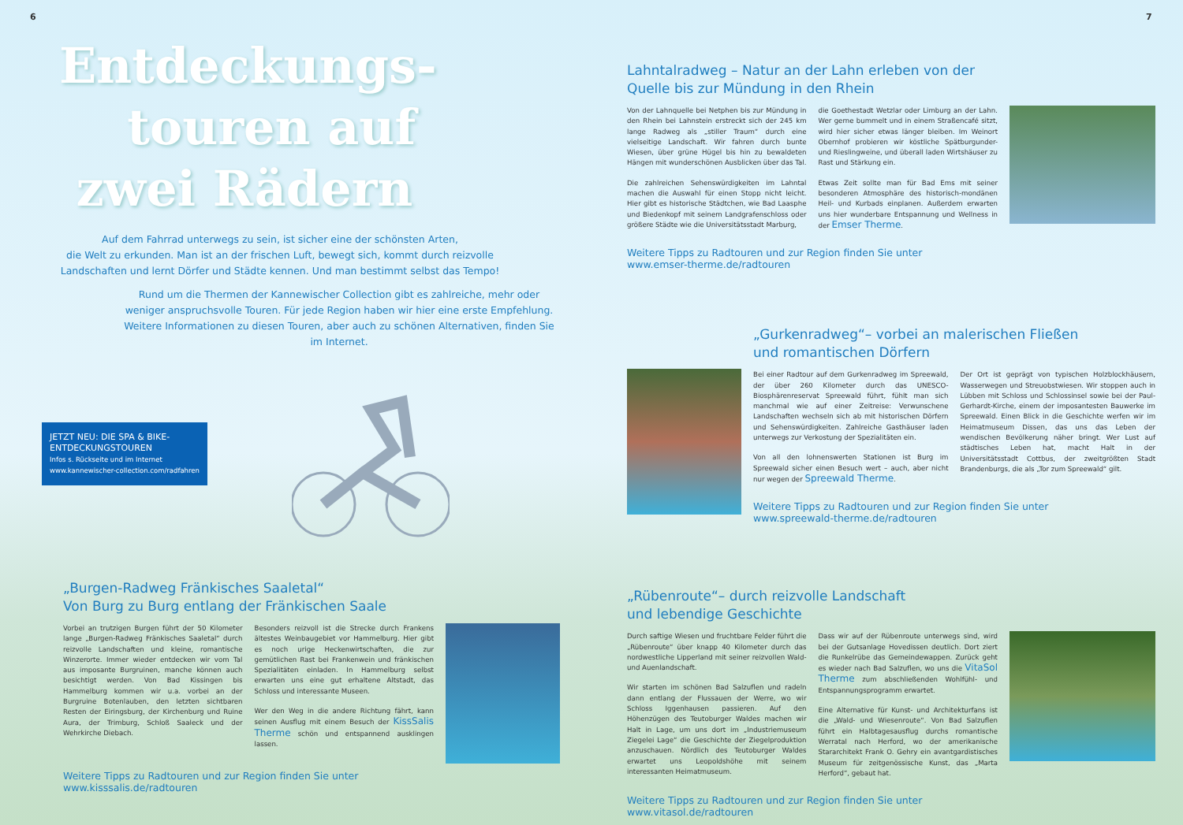6 7
Entdeckungs-
touren auf
zwei Rädern
Auf dem Fahrrad unterwegs zu sein, ist sicher eine der schönsten Arten,
die Welt zu erkunden. Man ist an der frischen Luft, bewegt sich, kommt durch reizvolle
Landschaften und lernt Dörfer und Städte kennen. Und man bestimmt selbst das Tempo!
Rund um die Thermen der Kannewischer Collection gibt es zahlreiche, mehr oder weniger anspruchsvolle Touren. Für jede Region haben wir hier eine erste Empfehlung. Weitere Informationen zu diesen Touren, aber auch zu schönen Alternativen, finden Sie im Internet.
JETZT NEU: DIE SPA & BIKE-
ENTDECKUNGSTOUREN
Infos s. Rückseite und im Internet
www.kannewischer-collection.com/radfahren
„Burgen-Radweg Fränkisches Saaletal“
Von Burg zu Burg entlang der Fränkischen Saale
Vorbei an trutzigen Burgen führt der 50 Kilometer lange „Burgen-Radweg Fränkisches Saaletal“ durch reizvolle Landschaften und kleine, romantische Winzerorte. Immer wieder entdecken wir vom Tal aus imposante Burgruinen, manche können auch besichtigt werden. Von Bad Kissingen bis Hammelburg kommen wir u.a. vorbei an der Burgruine Botenlauben, den letzten sichtbaren Resten der Eiringsburg, der Kirchenburg und Ruine Aura, der Trimburg, Schloß Saaleck und der Wehrkirche Diebach.
Besonders reizvoll ist die Strecke durch Frankens ältestes Weinbaugebiet vor Hammelburg. Hier gibt es noch urige Heckenwirtschaften, die zur gemütlichen Rast bei Frankenwein und fränkischen Spezialitäten einladen. In Hammelburg selbst erwarten uns eine gut erhaltene Altstadt, das Schloss und interessante Museen.
Wer den Weg in die andere Richtung fährt, kann seinen Ausflug mit einem Besuch der KissSalis Therme schön und entspannend ausklingen lassen.
Weitere Tipps zu Radtouren und zur Region finden Sie unter
www.kisssalis.de/radtouren
Lahntalradweg – Natur an der Lahn erleben von der
Quelle bis zur Mündung in den Rhein
Von der Lahnquelle bei Netphen bis zur Mündung in den Rhein bei Lahnstein erstreckt sich der 245 km lange Radweg als „stiller Traum“ durch eine vielseitige Landschaft. Wir fahren durch bunte Wiesen, über grüne Hügel bis hin zu bewaldeten Hängen mit wunderschönen Ausblicken über das Tal.
Die zahlreichen Sehenswürdigkeiten im Lahntal machen die Auswahl für einen Stopp nicht leicht. Hier gibt es historische Städtchen, wie Bad Laasphe und Biedenkopf mit seinem Landgrafenschloss oder größere Städte wie die Universitätsstadt Marburg,
die Goethestadt Wetzlar oder Limburg an der Lahn. Wer gerne bummelt und in einem Straßencafé sitzt, wird hier sicher etwas länger bleiben. Im Weinort Obernhof probieren wir köstliche Spätburgunder- und Rieslingweine, und überall laden Wirtshäuser zu Rast und Stärkung ein.
Etwas Zeit sollte man für Bad Ems mit seiner besonderen Atmosphäre des historisch-mondänen Heil- und Kurbads einplanen. Außerdem erwarten uns hier wunderbare Entspannung und Wellness in der Emser Therme.
Weitere Tipps zu Radtouren und zur Region finden Sie unter
www.emser-therme.de/radtouren
„Gurkenradweg“– vorbei an malerischen Fließen
und romantischen Dörfern
Bei einer Radtour auf dem Gurkenradweg im Spreewald, der über 260 Kilometer durch das UNESCO-Biosphärenreservat Spreewald führt, fühlt man sich manchmal wie auf einer Zeitreise: Verwunschene Landschaften wechseln sich ab mit historischen Dörfern und Sehenswürdigkeiten. Zahlreiche Gasthäuser laden unterwegs zur Verkostung der Spezialitäten ein.
Von all den lohnenswerten Stationen ist Burg im Spreewald sicher einen Besuch wert – auch, aber nicht nur wegen der Spreewald Therme.
Der Ort ist geprägt von typischen Holzblockhäusern, Wasserwegen und Streuobstwiesen. Wir stoppen auch in Lübben mit Schloss und Schlossinsel sowie bei der Paul-Gerhardt-Kirche, einem der imposantesten Bauwerke im Spreewald. Einen Blick in die Geschichte werfen wir im Heimatmuseum Dissen, das uns das Leben der wendischen Bevölkerung näher bringt. Wer Lust auf städtisches Leben hat, macht Halt in der Universitätsstadt Cottbus, der zweitgrößten Stadt Brandenburgs, die als „Tor zum Spreewald“ gilt.
Weitere Tipps zu Radtouren und zur Region finden Sie unter
www.spreewald-therme.de/radtouren
„Rübenroute“– durch reizvolle Landschaft
und lebendige Geschichte
Durch saftige Wiesen und fruchtbare Felder führt die „Rübenroute“ über knapp 40 Kilometer durch das nordwestliche Lipperland mit seiner reizvollen Wald- und Auenlandschaft.
Wir starten im schönen Bad Salzuflen und radeln dann entlang der Flussauen der Werre, wo wir Schloss Iggenhausen passieren. Auf den Höhenzügen des Teutoburger Waldes machen wir Halt in Lage, um uns dort im „Industriemuseum Ziegelei Lage“ die Geschichte der Ziegelproduktion anzuschauen. Nördlich des Teutoburger Waldes erwartet uns Leopoldshöhe mit seinem interessanten Heimatmuseum.
Dass wir auf der Rübenroute unterwegs sind, wird bei der Gutsanlage Hovedissen deutlich. Dort ziert die Runkelrübe das Gemeindewappen. Zurück geht es wieder nach Bad Salzuflen, wo uns die VitaSol Therme zum abschließenden Wohlfühl- und Entspannungsprogramm erwartet.
Eine Alternative für Kunst- und Architekturfans ist die „Wald- und Wiesenroute“. Von Bad Salzuflen führt ein Halbtagesausflug durchs romantische Werratal nach Herford, wo der amerikanische Stararchitekt Frank O. Gehry ein avantgardistisches Museum für zeitgenössische Kunst, das „Marta Herford“, gebaut hat.
Weitere Tipps zu Radtouren und zur Region finden Sie unter
www.vitasol.de/radtouren